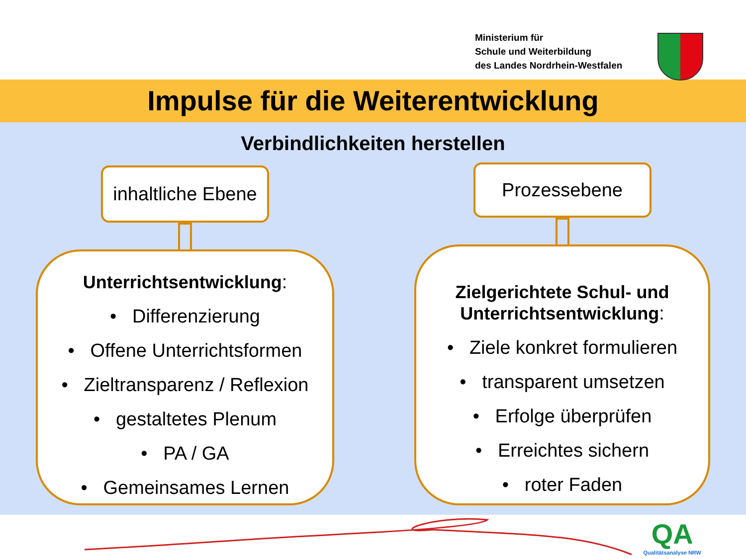Ministerium für
Schule und Weiterbildung
des Landes Nordrhein-Westfalen
Impulse für die Weiterentwicklung
Verbindlichkeiten herstellen
inhaltliche Ebene
Unterrichtsentwicklung:
• Differenzierung
• Offene Unterrichtsformen
• Zieltransparenz / Reflexion
• gestaltetes Plenum
• PA / GA
• Gemeinsames Lernen
Prozessebene
Zielgerichtete Schul- und
Unterrichtsentwicklung:
• Ziele konkret formulieren
• transparent umsetzen
• Erfolge überprüfen
• Erreichtes sichern
• roter Faden
QA
Qualitätsanalyse NRW